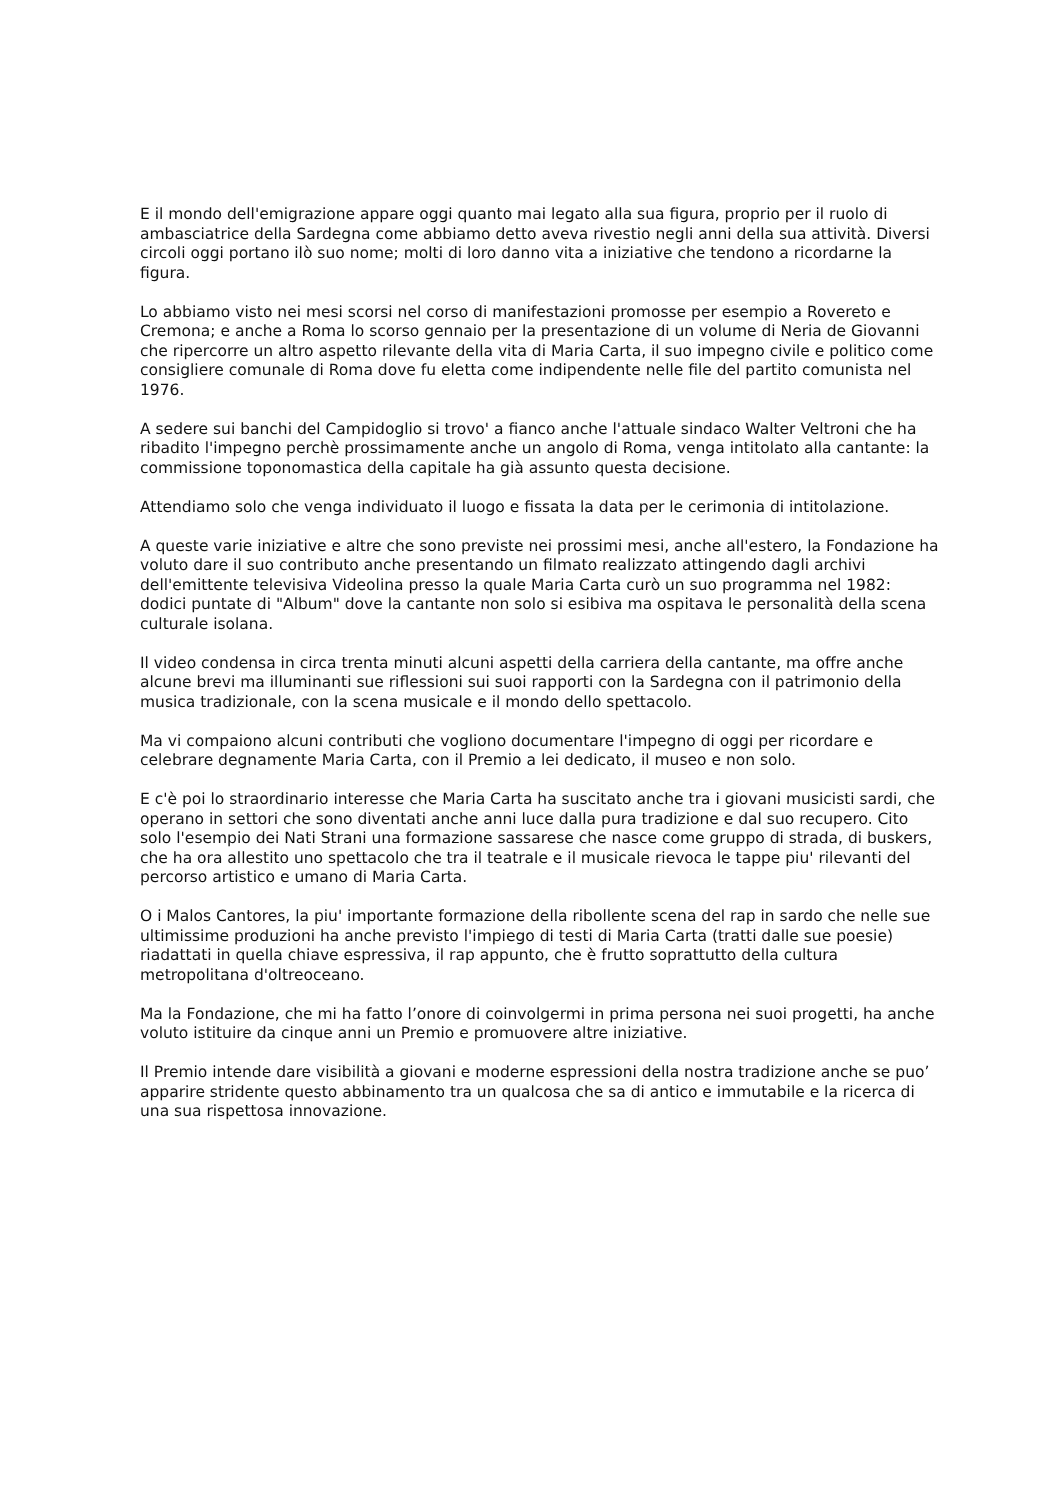E il mondo dell'emigrazione appare oggi quanto mai legato alla sua figura, proprio per il ruolo di ambasciatrice della Sardegna come abbiamo detto aveva rivestio negli anni della sua attività. Diversi circoli oggi portano ilò suo nome; molti di loro danno vita a iniziative che tendono a ricordarne la figura.
Lo abbiamo visto nei mesi scorsi nel corso di manifestazioni promosse per esempio a Rovereto e Cremona; e anche a Roma lo scorso gennaio per la presentazione di un volume di Neria de Giovanni che ripercorre un altro aspetto rilevante della vita di Maria Carta, il suo impegno civile e politico come consigliere comunale di Roma dove fu eletta come indipendente nelle file del partito comunista nel 1976.
A sedere sui banchi del Campidoglio si trovo' a fianco anche l'attuale sindaco Walter Veltroni che ha ribadito l'impegno perchè prossimamente anche un angolo di Roma, venga intitolato alla cantante: la commissione toponomastica della capitale ha già assunto questa decisione.
Attendiamo solo che venga individuato il luogo e fissata la data per le cerimonia di intitolazione.
A queste varie iniziative e altre che sono previste nei prossimi mesi, anche all'estero, la Fondazione ha voluto dare il suo contributo anche presentando un filmato realizzato attingendo dagli archivi dell'emittente televisiva Videolina presso la quale Maria Carta curò un suo programma nel 1982: dodici puntate di "Album" dove la cantante non solo si esibiva ma ospitava le personalità della scena culturale isolana.
Il video condensa in circa trenta minuti alcuni aspetti della carriera della cantante, ma offre anche alcune brevi ma illuminanti sue riflessioni sui suoi rapporti con la Sardegna con il patrimonio della musica tradizionale, con la scena musicale e il mondo dello spettacolo.
Ma vi compaiono alcuni contributi che vogliono documentare l'impegno di oggi per ricordare e celebrare degnamente Maria Carta, con il Premio a lei dedicato, il museo e non solo.
E c'è poi lo straordinario interesse che Maria Carta ha suscitato anche tra i giovani musicisti sardi, che operano in settori che sono diventati anche anni luce dalla pura tradizione e dal suo recupero. Cito solo l'esempio dei Nati Strani una formazione sassarese che nasce come gruppo di strada, di buskers, che ha ora allestito uno spettacolo che tra il teatrale e il musicale rievoca le tappe piu' rilevanti del percorso artistico e umano di Maria Carta.
O i Malos Cantores, la piu' importante formazione della ribollente scena del rap in sardo che nelle sue ultimissime produzioni ha anche previsto l'impiego di testi di Maria Carta (tratti dalle sue poesie) riadattati in quella chiave espressiva, il rap appunto, che è frutto soprattutto della cultura metropolitana d'oltreoceano.
Ma la Fondazione, che mi ha fatto l’onore di coinvolgermi in prima persona nei suoi progetti, ha anche voluto istituire da cinque anni un Premio e promuovere altre iniziative.
Il Premio intende dare visibilità a giovani e moderne espressioni della nostra tradizione anche se puo’ apparire stridente questo abbinamento tra un qualcosa che sa di antico e immutabile e la ricerca di una sua rispettosa innovazione.